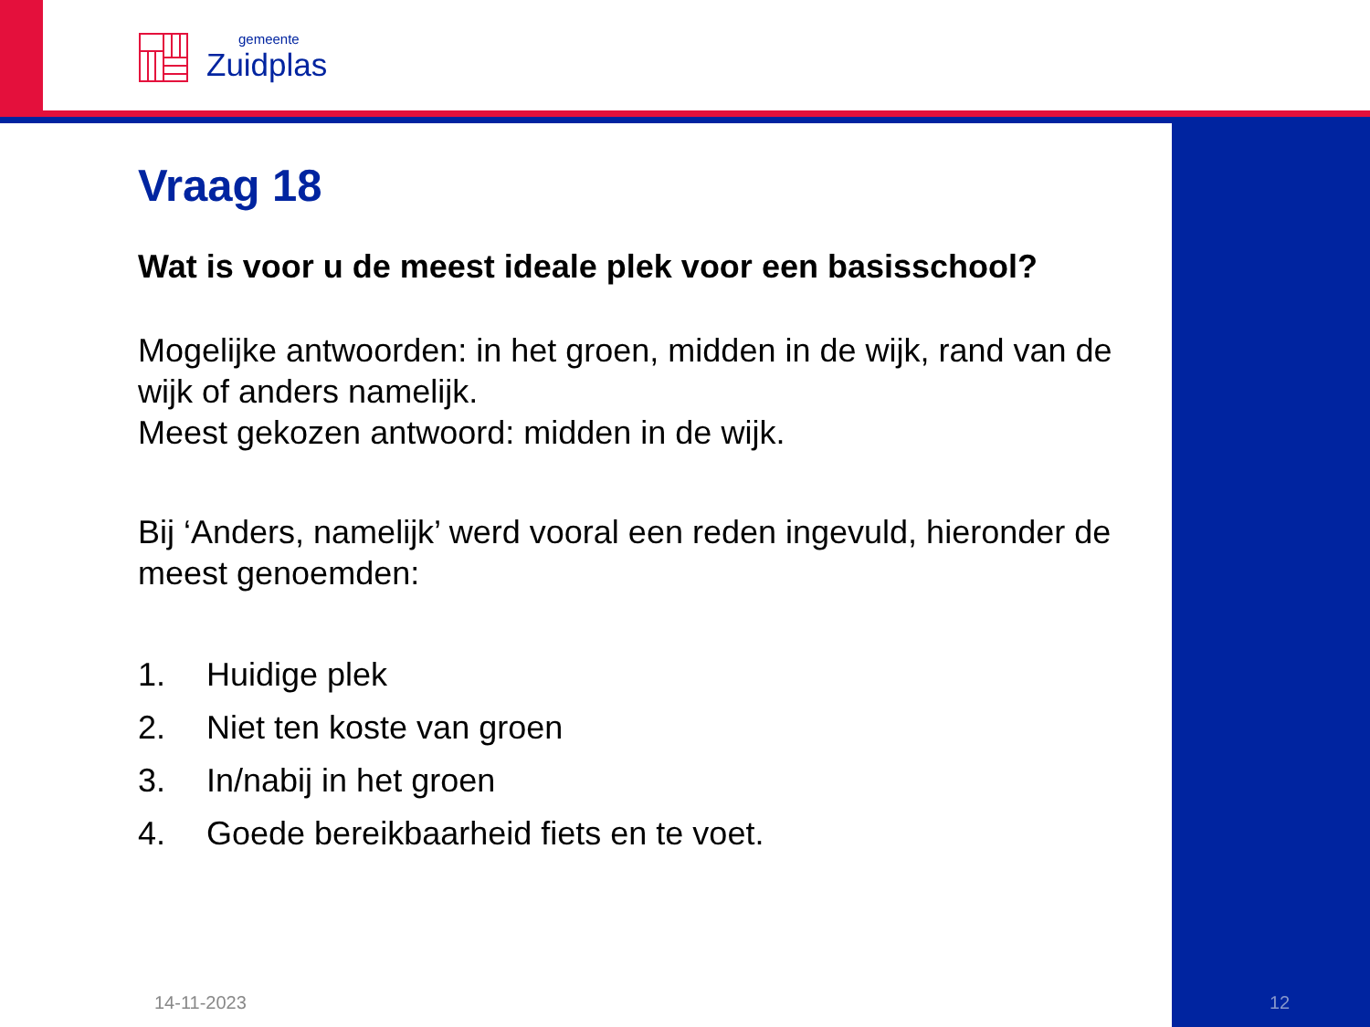gemeente
Zuidplas
Vraag 18
Wat is voor u de meest ideale plek voor een basisschool?
Mogelijke antwoorden: in het groen, midden in de wijk, rand van de wijk of anders namelijk.
Meest gekozen antwoord: midden in de wijk.
Bij ‘Anders, namelijk’ werd vooral een reden ingevuld, hieronder de meest genoemden:
1. Huidige plek
2. Niet ten koste van groen
3. In/nabij in het groen
4. Goede bereikbaarheid fiets en te voet.
14-11-2023 12